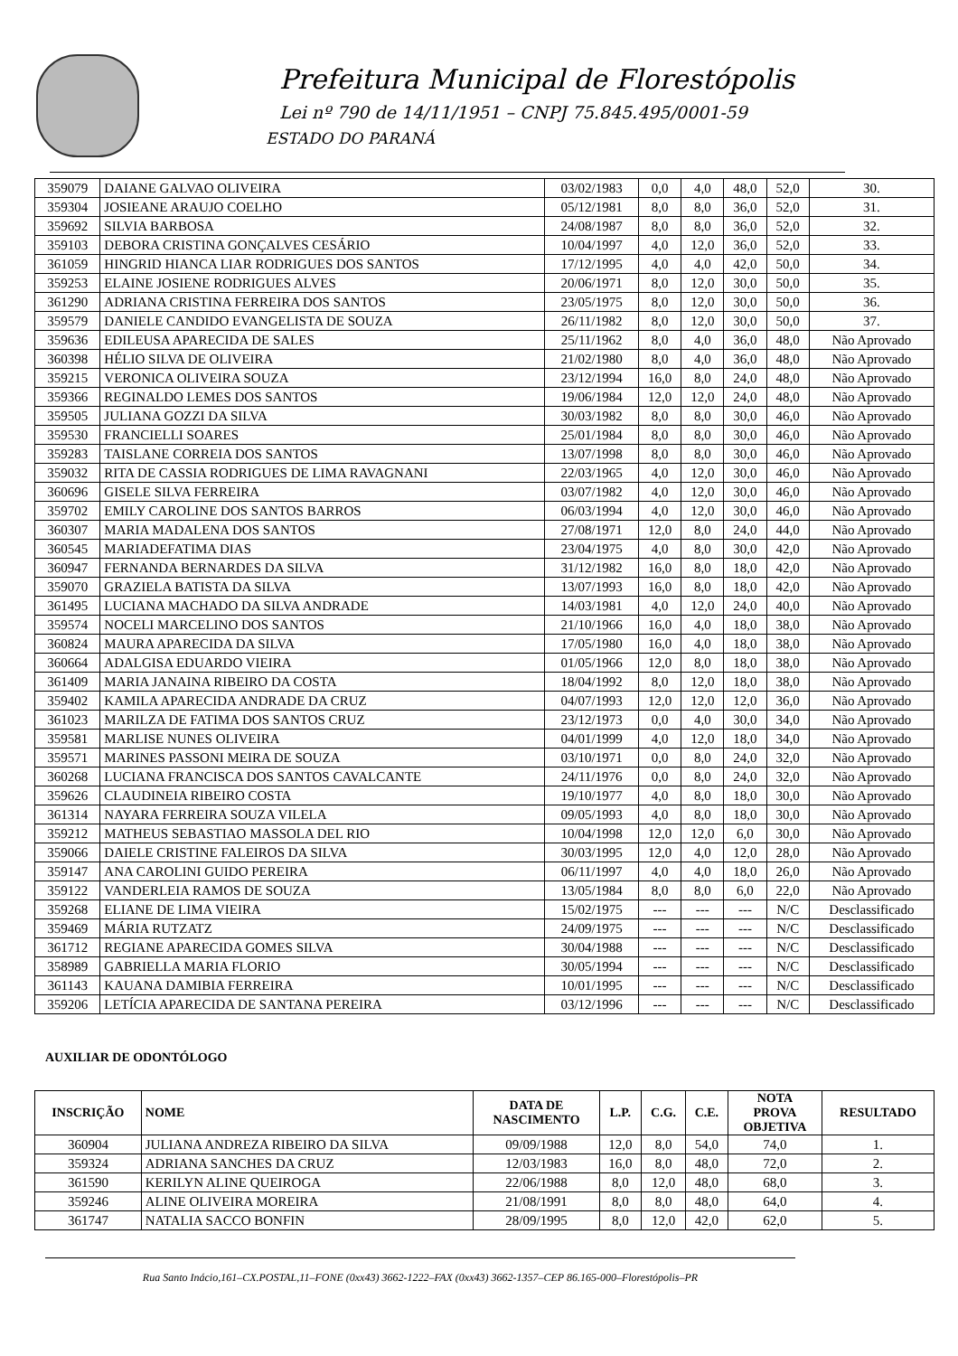Prefeitura Municipal de Florestópolis
Lei nº 790 de 14/11/1951 – CNPJ 75.845.495/0001-59
ESTADO DO PARANÁ
| 359079 | DAIANE GALVAO OLIVEIRA | 03/02/1983 | 0,0 | 4,0 | 48,0 | 52,0 | 30. |
| 359304 | JOSIEANE ARAUJO COELHO | 05/12/1981 | 8,0 | 8,0 | 36,0 | 52,0 | 31. |
| 359692 | SILVIA BARBOSA | 24/08/1987 | 8,0 | 8,0 | 36,0 | 52,0 | 32. |
| 359103 | DEBORA CRISTINA GONÇALVES CESÁRIO | 10/04/1997 | 4,0 | 12,0 | 36,0 | 52,0 | 33. |
| 361059 | HINGRID HIANCA LIAR RODRIGUES DOS SANTOS | 17/12/1995 | 4,0 | 4,0 | 42,0 | 50,0 | 34. |
| 359253 | ELAINE JOSIENE RODRIGUES ALVES | 20/06/1971 | 8,0 | 12,0 | 30,0 | 50,0 | 35. |
| 361290 | ADRIANA CRISTINA FERREIRA DOS SANTOS | 23/05/1975 | 8,0 | 12,0 | 30,0 | 50,0 | 36. |
| 359579 | DANIELE CANDIDO EVANGELISTA DE SOUZA | 26/11/1982 | 8,0 | 12,0 | 30,0 | 50,0 | 37. |
| 359636 | EDILEUSA APARECIDA DE SALES | 25/11/1962 | 8,0 | 4,0 | 36,0 | 48,0 | Não Aprovado |
| 360398 | HÉLIO SILVA DE OLIVEIRA | 21/02/1980 | 8,0 | 4,0 | 36,0 | 48,0 | Não Aprovado |
| 359215 | VERONICA OLIVEIRA SOUZA | 23/12/1994 | 16,0 | 8,0 | 24,0 | 48,0 | Não Aprovado |
| 359366 | REGINALDO LEMES DOS SANTOS | 19/06/1984 | 12,0 | 12,0 | 24,0 | 48,0 | Não Aprovado |
| 359505 | JULIANA GOZZI DA SILVA | 30/03/1982 | 8,0 | 8,0 | 30,0 | 46,0 | Não Aprovado |
| 359530 | FRANCIELLI SOARES | 25/01/1984 | 8,0 | 8,0 | 30,0 | 46,0 | Não Aprovado |
| 359283 | TAISLANE CORREIA DOS SANTOS | 13/07/1998 | 8,0 | 8,0 | 30,0 | 46,0 | Não Aprovado |
| 359032 | RITA DE CASSIA RODRIGUES DE LIMA RAVAGNANI | 22/03/1965 | 4,0 | 12,0 | 30,0 | 46,0 | Não Aprovado |
| 360696 | GISELE SILVA FERREIRA | 03/07/1982 | 4,0 | 12,0 | 30,0 | 46,0 | Não Aprovado |
| 359702 | EMILY CAROLINE DOS SANTOS BARROS | 06/03/1994 | 4,0 | 12,0 | 30,0 | 46,0 | Não Aprovado |
| 360307 | MARIA MADALENA DOS SANTOS | 27/08/1971 | 12,0 | 8,0 | 24,0 | 44,0 | Não Aprovado |
| 360545 | MARIADEFATIMA DIAS | 23/04/1975 | 4,0 | 8,0 | 30,0 | 42,0 | Não Aprovado |
| 360947 | FERNANDA BERNARDES DA SILVA | 31/12/1982 | 16,0 | 8,0 | 18,0 | 42,0 | Não Aprovado |
| 359070 | GRAZIELA BATISTA DA SILVA | 13/07/1993 | 16,0 | 8,0 | 18,0 | 42,0 | Não Aprovado |
| 361495 | LUCIANA MACHADO DA SILVA ANDRADE | 14/03/1981 | 4,0 | 12,0 | 24,0 | 40,0 | Não Aprovado |
| 359574 | NOCELI MARCELINO DOS SANTOS | 21/10/1966 | 16,0 | 4,0 | 18,0 | 38,0 | Não Aprovado |
| 360824 | MAURA APARECIDA DA SILVA | 17/05/1980 | 16,0 | 4,0 | 18,0 | 38,0 | Não Aprovado |
| 360664 | ADALGISA EDUARDO VIEIRA | 01/05/1966 | 12,0 | 8,0 | 18,0 | 38,0 | Não Aprovado |
| 361409 | MARIA JANAINA RIBEIRO DA COSTA | 18/04/1992 | 8,0 | 12,0 | 18,0 | 38,0 | Não Aprovado |
| 359402 | KAMILA APARECIDA ANDRADE DA CRUZ | 04/07/1993 | 12,0 | 12,0 | 12,0 | 36,0 | Não Aprovado |
| 361023 | MARILZA DE FATIMA DOS SANTOS CRUZ | 23/12/1973 | 0,0 | 4,0 | 30,0 | 34,0 | Não Aprovado |
| 359581 | MARLISE NUNES OLIVEIRA | 04/01/1999 | 4,0 | 12,0 | 18,0 | 34,0 | Não Aprovado |
| 359571 | MARINES PASSONI MEIRA DE SOUZA | 03/10/1971 | 0,0 | 8,0 | 24,0 | 32,0 | Não Aprovado |
| 360268 | LUCIANA FRANCISCA DOS SANTOS CAVALCANTE | 24/11/1976 | 0,0 | 8,0 | 24,0 | 32,0 | Não Aprovado |
| 359626 | CLAUDINEIA RIBEIRO COSTA | 19/10/1977 | 4,0 | 8,0 | 18,0 | 30,0 | Não Aprovado |
| 361314 | NAYARA FERREIRA SOUZA VILELA | 09/05/1993 | 4,0 | 8,0 | 18,0 | 30,0 | Não Aprovado |
| 359212 | MATHEUS SEBASTIAO MASSOLA DEL RIO | 10/04/1998 | 12,0 | 12,0 | 6,0 | 30,0 | Não Aprovado |
| 359066 | DAIELE CRISTINE FALEIROS DA SILVA | 30/03/1995 | 12,0 | 4,0 | 12,0 | 28,0 | Não Aprovado |
| 359147 | ANA CAROLINI GUIDO PEREIRA | 06/11/1997 | 4,0 | 4,0 | 18,0 | 26,0 | Não Aprovado |
| 359122 | VANDERLEIA RAMOS DE SOUZA | 13/05/1984 | 8,0 | 8,0 | 6,0 | 22,0 | Não Aprovado |
| 359268 | ELIANE DE LIMA VIEIRA | 15/02/1975 | --- | --- | --- | N/C | Desclassificado |
| 359469 | MÁRIA RUTZATZ | 24/09/1975 | --- | --- | --- | N/C | Desclassificado |
| 361712 | REGIANE APARECIDA GOMES SILVA | 30/04/1988 | --- | --- | --- | N/C | Desclassificado |
| 358989 | GABRIELLA MARIA FLORIO | 30/05/1994 | --- | --- | --- | N/C | Desclassificado |
| 361143 | KAUANA DAMIBIA FERREIRA | 10/01/1995 | --- | --- | --- | N/C | Desclassificado |
| 359206 | LETÍCIA APARECIDA DE SANTANA PEREIRA | 03/12/1996 | --- | --- | --- | N/C | Desclassificado |
AUXILIAR DE ODONTÓLOGO
| INSCRIÇÃO | NOME | DATA DE NASCIMENTO | L.P. | C.G. | C.E. | NOTA PROVA OBJETIVA | RESULTADO |
| --- | --- | --- | --- | --- | --- | --- | --- |
| 360904 | JULIANA ANDREZA RIBEIRO DA SILVA | 09/09/1988 | 12,0 | 8,0 | 54,0 | 74,0 | 1. |
| 359324 | ADRIANA SANCHES DA CRUZ | 12/03/1983 | 16,0 | 8,0 | 48,0 | 72,0 | 2. |
| 361590 | KERILYN ALINE QUEIROGA | 22/06/1988 | 8,0 | 12,0 | 48,0 | 68,0 | 3. |
| 359246 | ALINE OLIVEIRA MOREIRA | 21/08/1991 | 8,0 | 8,0 | 48,0 | 64,0 | 4. |
| 361747 | NATALIA SACCO BONFIN | 28/09/1995 | 8,0 | 12,0 | 42,0 | 62,0 | 5. |
Rua Santo Inácio,161–CX.POSTAL,11–FONE (0xx43) 3662-1222–FAX (0xx43) 3662-1357–CEP 86.165-000–Florestópolis–PR